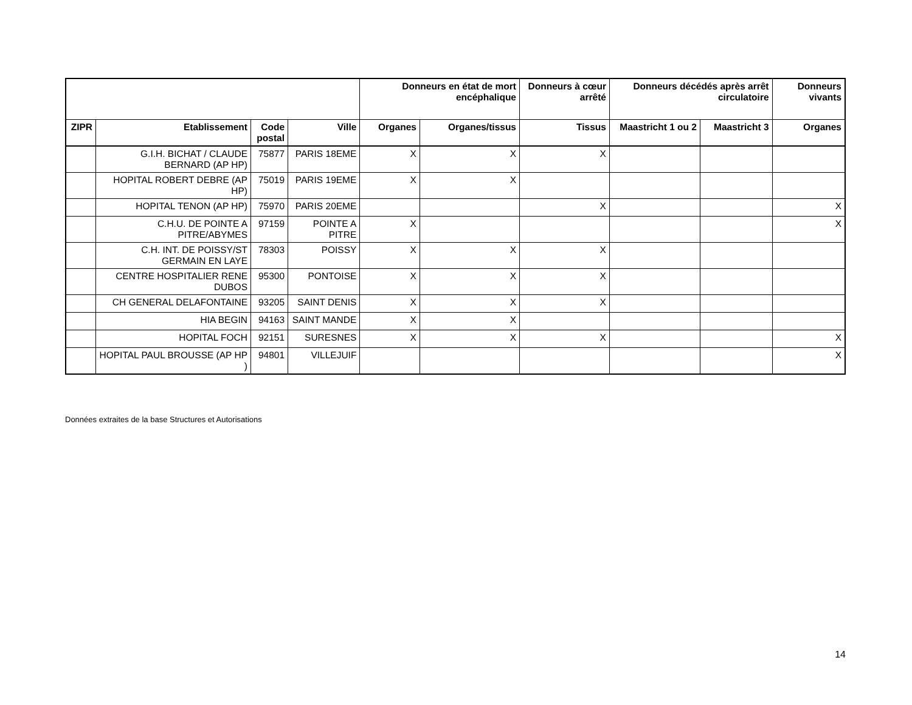| | | | | Donneurs en état de mort encéphalique | | Donneurs à cœur arrêté | Donneurs décédés après arrêt circulatoire | | Donneurs vivants |
| --- | --- | --- | --- | --- | --- | --- | --- | --- | --- |
| ZIPR | Etablissement | Code postal | Ville | Organes | Organes/tissus | Tissus | Maastricht 1 ou 2 | Maastricht 3 | Organes |
| | G.I.H. BICHAT / CLAUDE BERNARD (AP HP) | 75877 | PARIS 18EME | X | X | X | | | |
| | HOPITAL ROBERT DEBRE (AP HP) | 75019 | PARIS 19EME | X | X | | | | |
| | HOPITAL TENON (AP HP) | 75970 | PARIS 20EME | | | X | | | X |
| | C.H.U. DE POINTE A PITRE/ABYMES | 97159 | POINTE A PITRE | X | | | | | X |
| | C.H. INT. DE POISSY/ST GERMAIN EN LAYE | 78303 | POISSY | X | X | X | | | |
| | CENTRE HOSPITALIER RENE DUBOS | 95300 | PONTOISE | X | X | X | | | |
| | CH GENERAL DELAFONTAINE | 93205 | SAINT DENIS | X | X | X | | | |
| | HIA BEGIN | 94163 | SAINT MANDE | X | X | | | | |
| | HOPITAL FOCH | 92151 | SURESNES | X | X | X | | | X |
| | HOPITAL PAUL BROUSSE (AP HP ) | 94801 | VILLEJUIF | | | | | | X |
Données extraites de la base Structures et Autorisations
14